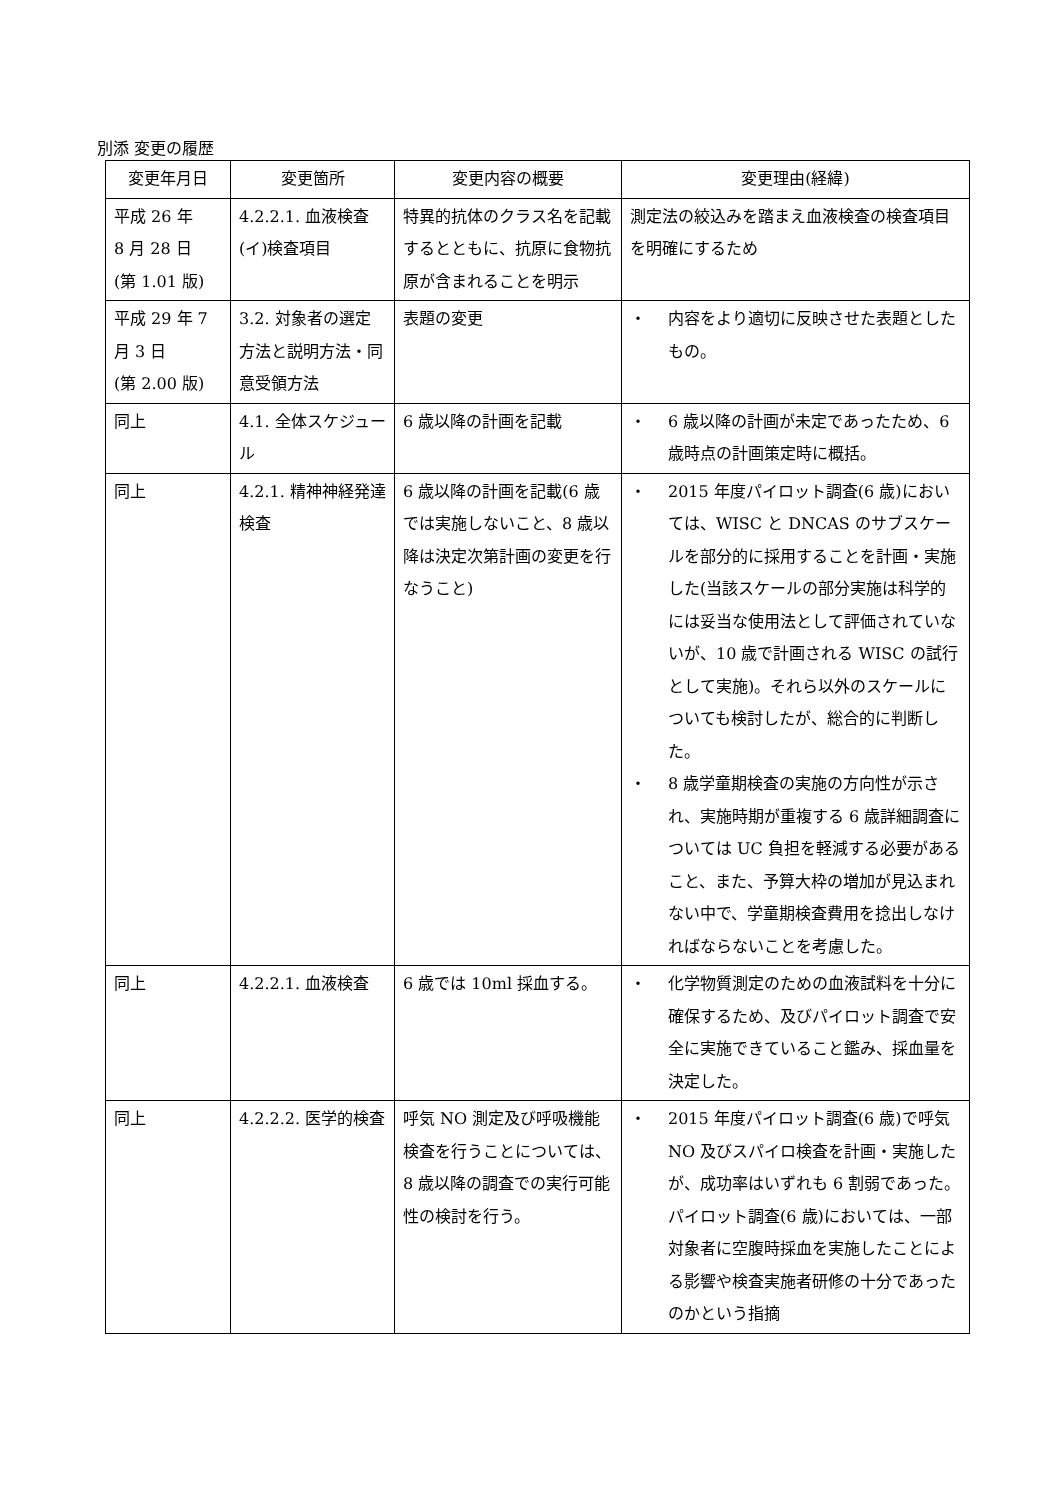別添 変更の履歴
| 変更年月日 | 変更箇所 | 変更内容の概要 | 変更理由(経緯) |
| --- | --- | --- | --- |
| 平成 26 年 8 月 28 日 (第 1.01 版) | 4.2.2.1. 血液検査 (イ)検査項目 | 特異的抗体のクラス名を記載するとともに、抗原に食物抗原が含まれることを明示 | 測定法の絞込みを踏まえ血液検査の検査項目を明確にするため |
| 平成 29 年 7 月 3 日 (第 2.00 版) | 3.2. 対象者の選定方法と説明方法・同意受領方法 | 表題の変更 | ・ 内容をより適切に反映させた表題としたもの。 |
| 同上 | 4.1. 全体スケジュール | 6 歳以降の計画を記載 | ・ 6 歳以降の計画が未定であったため、6 歳時点の計画策定時に概括。 |
| 同上 | 4.2.1. 精神神経発達検査 | 6 歳以降の計画を記載(6 歳では実施しないこと、8 歳以降は決定次第計画の変更を行なうこと) | ・ 2015 年度パイロット調査(6 歳)においては、WISC と DNCAS のサブスケールを部分的に採用することを計画・実施した(当該スケールの部分実施は科学的には妥当な使用法として評価されていないが、10 歳で計画される WISC の試行として実施)。それら以外のスケールについても検討したが、総合的に判断した。 ・ 8 歳学童期検査の実施の方向性が示され、実施時期が重複する 6 歳詳細調査については UC 負担を軽減する必要があること、また、予算大枠の増加が見込まれない中で、学童期検査費用を捻出しなければならないことを考慮した。 |
| 同上 | 4.2.2.1. 血液検査 | 6 歳では 10ml 採血する。 | ・ 化学物質測定のための血液試料を十分に確保するため、及びパイロット調査で安全に実施できていること鑑み、採血量を決定した。 |
| 同上 | 4.2.2.2. 医学的検査 | 呼気 NO 測定及び呼吸機能検査を行うことについては、8 歳以降の調査での実行可能性の検討を行う。 | ・ 2015 年度パイロット調査(6 歳)で呼気 NO 及びスパイロ検査を計画・実施したが、成功率はいずれも 6 割弱であった。パイロット調査(6 歳)においては、一部対象者に空腹時採血を実施したことによる影響や検査実施者研修の十分であったのかという指摘 |